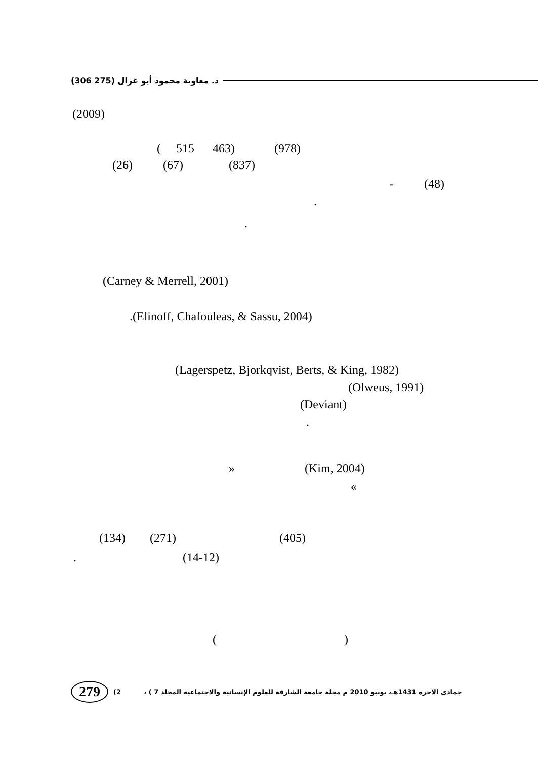(306 275) د. معاوية محمود أبو غزال
(2009)
( 515 463) (978)
(26) (67) (837)
- (48)
.
.
(Carney & Merrell, 2001)
.(Elinoff, Chafouleas, & Sassu, 2004)
(Lagerspetz, Bjorkqvist, Berts, & King, 1982)
(Olweus, 1991)
(Deviant)
.
» (Kim, 2004)
«
(134) (271) (405)
. (14-12)
( )
279 (2 ، ( جمادى الآخرة 1431هـ، يونيو 2010 م مجلة جامعة الشارقة للعلوم الإنسانية والاجتماعية المجلد 7